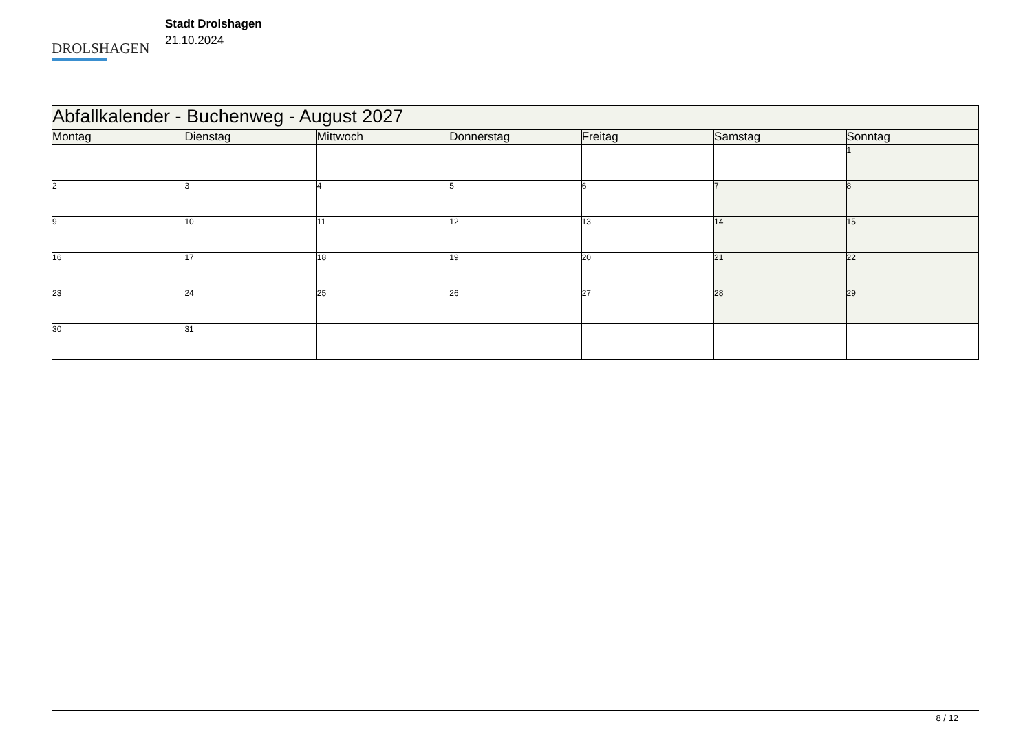DROLSHAGEN
Stadt Drolshagen
21.10.2024
| Abfallkalender - Buchenweg - August 2027 | | | | | | |
| Montag | Dienstag | Mittwoch | Donnerstag | Freitag | Samstag | Sonntag |
| | | | | | | 1 |
| 2 | 3 | 4 | 5 | 6 | 7 | 8 |
| 9 | 10 | 11 | 12 | 13 | 14 | 15 |
| 16 | 17 | 18 | 19 | 20 | 21 | 22 |
| 23 | 24 | 25 | 26 | 27 | 28 | 29 |
| 30 | 31 | | | | | |
8 / 12